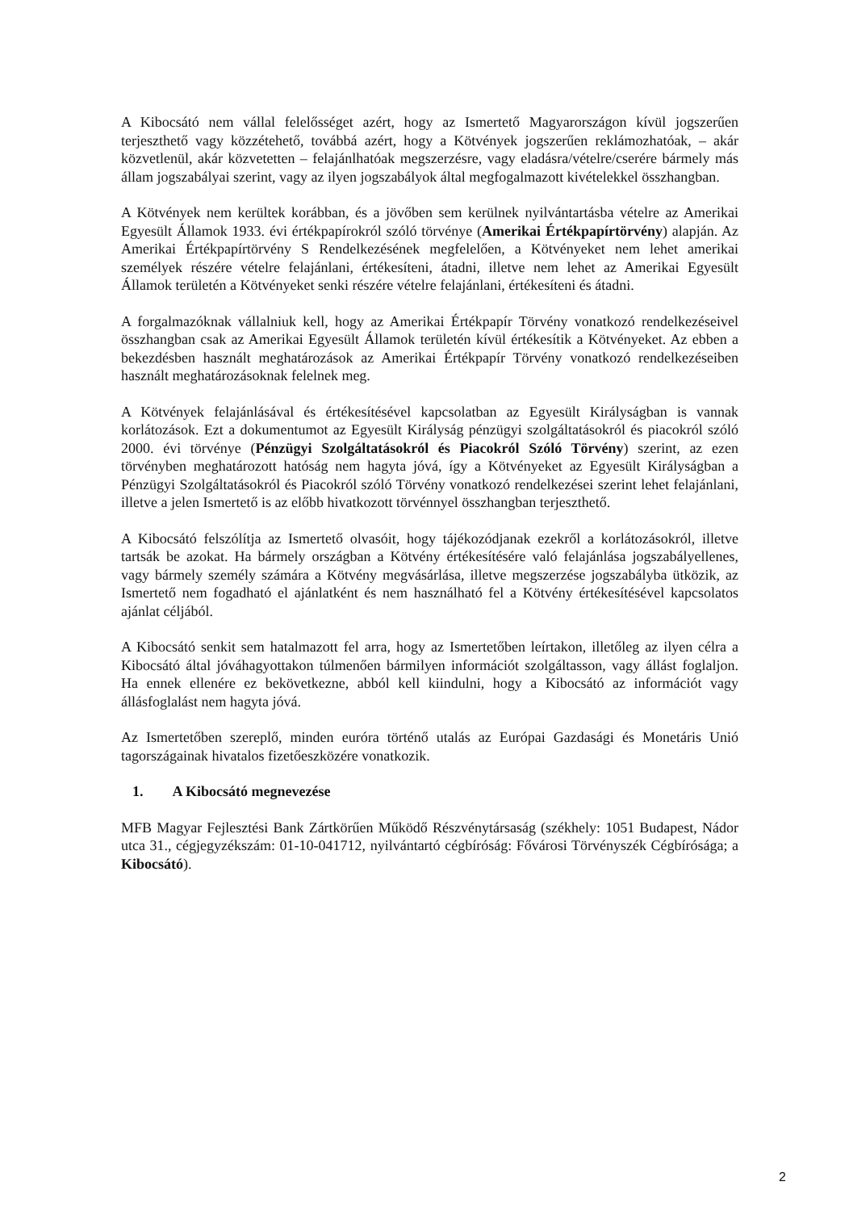A Kibocsátó nem vállal felelősséget azért, hogy az Ismertető Magyarországon kívül jogszerűen terjeszthető vagy közzétehető, továbbá azért, hogy a Kötvények jogszerűen reklámozhatóak, – akár közvetlenül, akár közvetetten – felajánlhatóak megszerzésre, vagy eladásra/vételre/cserére bármely más állam jogszabályai szerint, vagy az ilyen jogszabályok által megfogalmazott kivételekkel összhangban.
A Kötvények nem kerültek korábban, és a jövőben sem kerülnek nyilvántartásba vételre az Amerikai Egyesült Államok 1933. évi értékpapírokról szóló törvénye (Amerikai Értékpapírtörvény) alapján. Az Amerikai Értékpapírtörvény S Rendelkezésének megfelelően, a Kötvényeket nem lehet amerikai személyek részére vételre felajánlani, értékesíteni, átadni, illetve nem lehet az Amerikai Egyesült Államok területén a Kötvényeket senki részére vételre felajánlani, értékesíteni és átadni.
A forgalmazóknak vállalniuk kell, hogy az Amerikai Értékpapír Törvény vonatkozó rendelkezéseivel összhangban csak az Amerikai Egyesült Államok területén kívül értékesítik a Kötvényeket. Az ebben a bekezdésben használt meghatározások az Amerikai Értékpapír Törvény vonatkozó rendelkezéseiben használt meghatározásoknak felelnek meg.
A Kötvények felajánlásával és értékesítésével kapcsolatban az Egyesült Királyságban is vannak korlátozások. Ezt a dokumentumot az Egyesült Királyság pénzügyi szolgáltatásokról és piacokról szóló 2000. évi törvénye (Pénzügyi Szolgáltatásokról és Piacokról Szóló Törvény) szerint, az ezen törvényben meghatározott hatóság nem hagyta jóvá, így a Kötvényeket az Egyesült Királyságban a Pénzügyi Szolgáltatásokról és Piacokról szóló Törvény vonatkozó rendelkezései szerint lehet felajánlani, illetve a jelen Ismertető is az előbb hivatkozott törvénnyel összhangban terjeszthető.
A Kibocsátó felszólítja az Ismertető olvasóit, hogy tájékozódjanak ezekről a korlátozásokról, illetve tartsák be azokat. Ha bármely országban a Kötvény értékesítésére való felajánlása jogszabályellenes, vagy bármely személy számára a Kötvény megvásárlása, illetve megszerzése jogszabályba ütközik, az Ismertető nem fogadható el ajánlatként és nem használható fel a Kötvény értékesítésével kapcsolatos ajánlat céljából.
A Kibocsátó senkit sem hatalmazott fel arra, hogy az Ismertetőben leírtakon, illetőleg az ilyen célra a Kibocsátó által jóváhagyottakon túlmenően bármilyen információt szolgáltasson, vagy állást foglaljon. Ha ennek ellenére ez bekövetkezne, abból kell kiindulni, hogy a Kibocsátó az információt vagy állásfoglalást nem hagyta jóvá.
Az Ismertetőben szereplő, minden euróra történő utalás az Európai Gazdasági és Monetáris Unió tagországainak hivatalos fizetőeszközére vonatkozik.
1. A Kibocsátó megnevezése
MFB Magyar Fejlesztési Bank Zártkörűen Működő Részvénytársaság (székhely: 1051 Budapest, Nádor utca 31., cégjegyzékszám: 01-10-041712, nyilvántartó cégbíróság: Fővárosi Törvényszék Cégbírósága; a Kibocsátó).
2